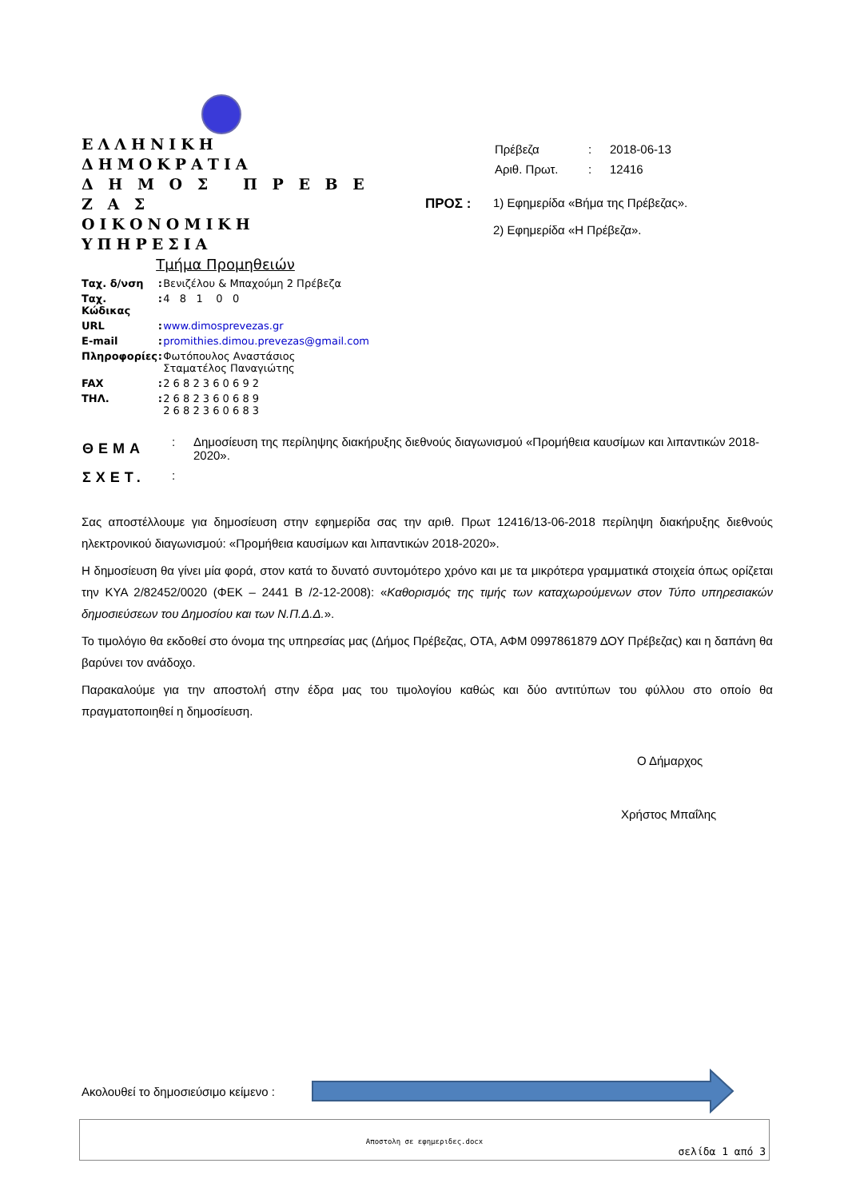ΕΛΛΗΝΙΚΗ ΔΗΜΟΚΡΑΤΙΑ
Δ Η Μ Ο Σ Π Ρ Ε Β Ε Ζ Α Σ
ΟΙΚΟΝΟΜΙΚΗ ΥΠΗΡΕΣΙΑ
Τμήμα Προμηθειών
| Ταχ. δ/νση | : | Βενιζέλου & Μπαχούμη 2 Πρέβεζα |
| Ταχ. Κώδικας | : | 4 8 1 0 0 |
| URL | : | www.dimosprevezas.gr |
| E-mail | : | promithies.dimou.prevezas@gmail.com |
| Πληροφορίες | : | Φωτόπουλος Αναστάσιος Σταματέλος Παναγιώτης |
| FAX | : | 2 6 8 2 3 6 0 6 9 2 |
| ΤΗΛ. | : | 2 6 8 2 3 6 0 6 8 9 2 6 8 2 3 6 0 6 8 3 |
| Πρέβεζα | : | 2018-06-13 |
| Αριθ. Πρωτ. | : | 12416 |
ΠΡΟΣ : 1) Εφημερίδα «Βήμα της Πρέβεζας».
2) Εφημερίδα «Η Πρέβεζα».
| ΘΕΜΑ | : | Δημοσίευση της περίληψης διακήρυξης διεθνούς διαγωνισμού «Προμήθεια καυσίμων και λιπαντικών 2018-2020». |
| ΣΧΕΤ. | : | |
Σας αποστέλλουμε για δημοσίευση στην εφημερίδα σας την αριθ. Πρωτ 12416/13-06-2018 περίληψη διακήρυξης διεθνούς ηλεκτρονικού διαγωνισμού: «Προμήθεια καυσίμων και λιπαντικών 2018-2020».
Η δημοσίευση θα γίνει μία φορά, στον κατά το δυνατό συντομότερο χρόνο και με τα μικρότερα γραμματικά στοιχεία όπως ορίζεται την ΚΥΑ 2/82452/0020 (ΦΕΚ – 2441 Β /2-12-2008): «Καθορισμός της τιμής των καταχωρούμενων στον Τύπο υπηρεσιακών δημοσιεύσεων του Δημοσίου και των Ν.Π.Δ.Δ.».
Το τιμολόγιο θα εκδοθεί στο όνομα της υπηρεσίας μας (Δήμος Πρέβεζας, ΟΤΑ, ΑΦΜ 0997861879 ΔΟΥ Πρέβεζας) και η δαπάνη θα βαρύνει τον ανάδοχο.
Παρακαλούμε για την αποστολή στην έδρα μας του τιμολογίου καθώς και δύο αντιτύπων του φύλλου στο οποίο θα πραγματοποιηθεί η δημοσίευση.
Ο Δήμαρχος
Χρήστος Μπαΐλης
Ακολουθεί το δημοσιεύσιμο κείμενο :
Αποστολη σε εφημεριδες.docx
σελίδα 1 από 3